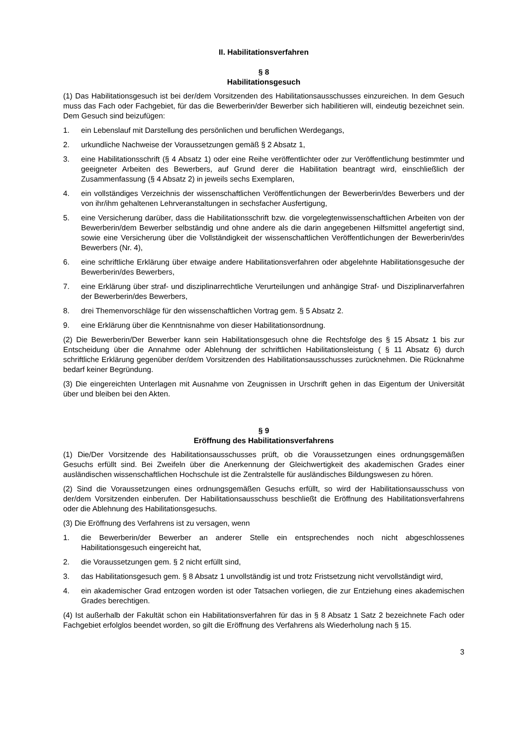II. Habilitationsverfahren
§ 8
Habilitationsgesuch
(1) Das Habilitationsgesuch ist bei der/dem Vorsitzenden des Habilitationsausschusses einzureichen. In dem Gesuch muss das Fach oder Fachgebiet, für das die Bewerberin/der Bewerber sich habilitieren will, eindeutig bezeichnet sein. Dem Gesuch sind beizufügen:
1. ein Lebenslauf mit Darstellung des persönlichen und beruflichen Werdegangs,
2. urkundliche Nachweise der Voraussetzungen gemäß § 2 Absatz 1,
3. eine Habilitationsschrift (§ 4 Absatz 1) oder eine Reihe veröffentlichter oder zur Veröffentlichung bestimmter und geeigneter Arbeiten des Bewerbers, auf Grund derer die Habilitation beantragt wird, einschließlich der Zusammenfassung (§ 4 Absatz 2) in jeweils sechs Exemplaren,
4. ein vollständiges Verzeichnis der wissenschaftlichen Veröffentlichungen der Bewerberin/des Bewerbers und der von ihr/ihm gehaltenen Lehrveranstaltungen in sechsfacher Ausfertigung,
5. eine Versicherung darüber, dass die Habilitationsschrift bzw. die vorgelegtenwissenschaftlichen Arbeiten von der Bewerberin/dem Bewerber selbständig und ohne andere als die darin angegebenen Hilfsmittel angefertigt sind, sowie eine Versicherung über die Vollständigkeit der wissenschaftlichen Veröffentlichungen der Bewerberin/des Bewerbers (Nr. 4),
6. eine schriftliche Erklärung über etwaige andere Habilitationsverfahren oder abgelehnte Habilitationsgesuche der Bewerberin/des Bewerbers,
7. eine Erklärung über straf- und disziplinarrechtliche Verurteilungen und anhängige Straf- und Disziplinarverfahren der Bewerberin/des Bewerbers,
8. drei Themenvorschläge für den wissenschaftlichen Vortrag gem. § 5 Absatz 2.
9. eine Erklärung über die Kenntnisnahme von dieser Habilitationsordnung.
(2) Die Bewerberin/Der Bewerber kann sein Habilitationsgesuch ohne die Rechtsfolge des § 15 Absatz 1 bis zur Entscheidung über die Annahme oder Ablehnung der schriftlichen Habilitationsleistung ( § 11 Absatz 6) durch schriftliche Erklärung gegenüber der/dem Vorsitzenden des Habilitationsausschusses zurücknehmen. Die Rücknahme bedarf keiner Begründung.
(3) Die eingereichten Unterlagen mit Ausnahme von Zeugnissen in Urschrift gehen in das Eigentum der Universität über und bleiben bei den Akten.
§ 9
Eröffnung des Habilitationsverfahrens
(1) Die/Der Vorsitzende des Habilitationsausschusses prüft, ob die Voraussetzungen eines ordnungsgemäßen Gesuchs erfüllt sind. Bei Zweifeln über die Anerkennung der Gleichwertigkeit des akademischen Grades einer ausländischen wissenschaftlichen Hochschule ist die Zentralstelle für ausländisches Bildungswesen zu hören.
(2) Sind die Voraussetzungen eines ordnungsgemäßen Gesuchs erfüllt, so wird der Habilitationsausschuss von der/dem Vorsitzenden einberufen. Der Habilitationsausschuss beschließt die Eröffnung des Habilitationsverfahrens oder die Ablehnung des Habilitationsgesuchs.
(3) Die Eröffnung des Verfahrens ist zu versagen, wenn
1. die Bewerberin/der Bewerber an anderer Stelle ein entsprechendes noch nicht abgeschlossenes Habilitationsgesuch eingereicht hat,
2. die Voraussetzungen gem. § 2 nicht erfüllt sind,
3. das Habilitationsgesuch gem. § 8 Absatz 1 unvollständig ist und trotz Fristsetzung nicht vervollständigt wird,
4. ein akademischer Grad entzogen worden ist oder Tatsachen vorliegen, die zur Entziehung eines akademischen Grades berechtigen.
(4) Ist außerhalb der Fakultät schon ein Habilitationsverfahren für das in § 8 Absatz 1 Satz 2 bezeichnete Fach oder Fachgebiet erfolglos beendet worden, so gilt die Eröffnung des Verfahrens als Wiederholung nach § 15.
3